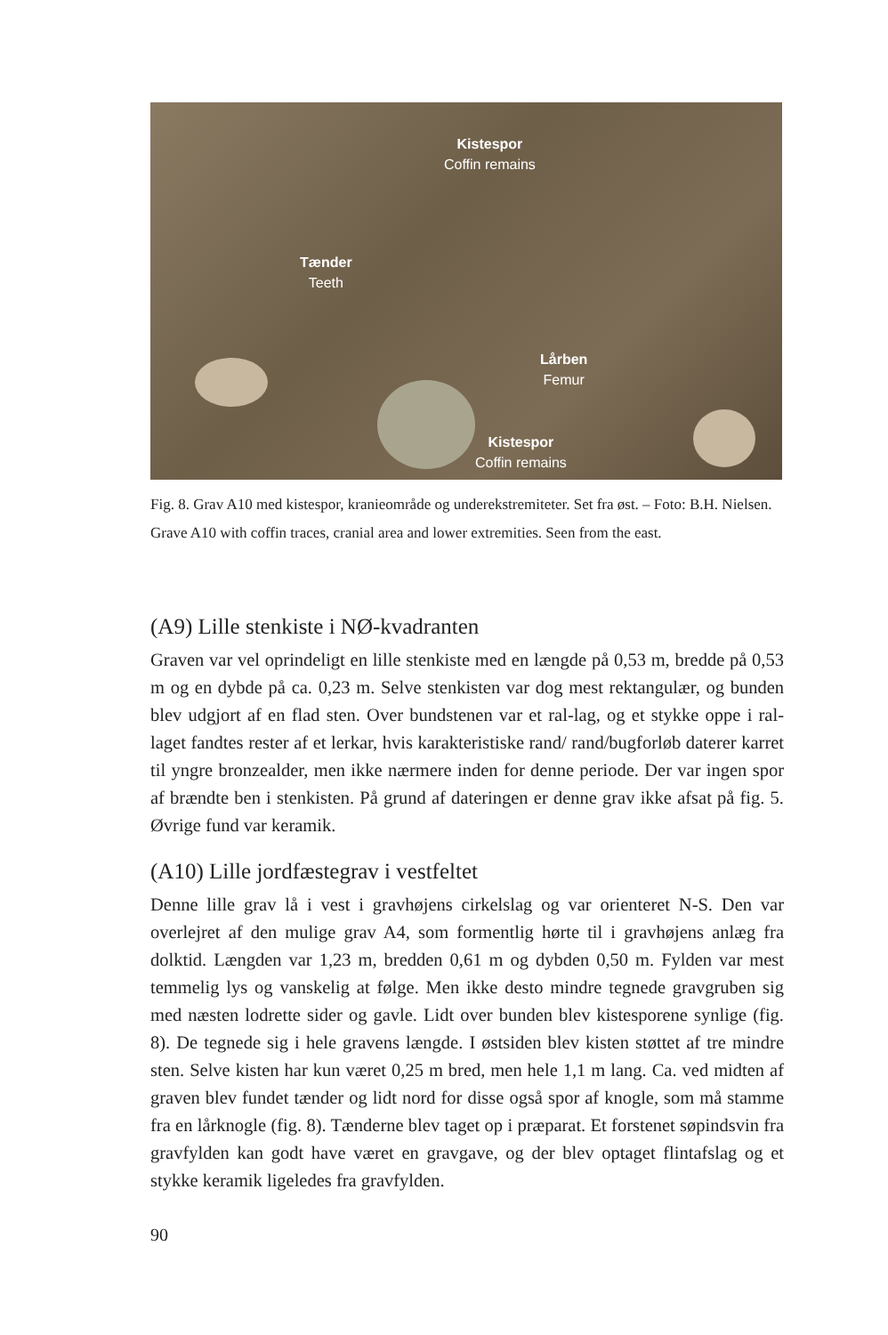Kistespor
Coffin remains
Tænder
Teeth
Lårben
Femur
Kistespor
Coffin remains
Fig. 8. Grav A10 med kistespor, kranieområde og underekstremiteter. Set fra øst. – Foto: B.H. Nielsen.
Grave A10 with coffin traces, cranial area and lower extremities. Seen from the east.
(A9) Lille stenkiste i NØ-kvadranten
Graven var vel oprindeligt en lille stenkiste med en længde på 0,53 m, bredde på 0,53 m og en dybde på ca. 0,23 m. Selve stenkisten var dog mest rektangu­lær, og bunden blev udgjort af en flad sten. Over bundstenen var et ral-lag, og et stykke oppe i ral-laget fandtes rester af et lerkar, hvis karakteristiske rand/ rand/bugforløb daterer karret til yngre bronzealder, men ikke nærmere inden for denne periode. Der var ingen spor af brændte ben i stenkisten. På grund af dateringen er denne grav ikke afsat på fig. 5. Øvrige fund var keramik.
(A10) Lille jordfæstegrav i vestfeltet
Denne lille grav lå i vest i gravhøjens cirkelslag og var orienteret N-S. Den var overlejret af den mulige grav A4, som formentlig hørte til i gravhøjens anlæg fra dolktid. Længden var 1,23 m, bredden 0,61 m og dybden 0,50 m. Fylden var mest temmelig lys og vanskelig at følge. Men ikke desto mindre tegnede gravgruben sig med næsten lodrette sider og gavle. Lidt over bunden blev kistesporene synlige (fig. 8). De tegnede sig i hele gravens længde. I østsiden blev kisten støttet af tre mindre sten. Selve kisten har kun været 0,25 m bred, men hele 1,1 m lang. Ca. ved midten af graven blev fundet tænder og lidt nord for disse også spor af knogle, som må stamme fra en lårknogle (fig. 8). Tænderne blev taget op i præparat. Et forstenet søpindsvin fra gravfylden kan godt have været en gravgave, og der blev optaget flintafslag og et stykke keramik ligeledes fra gravfylden.
90